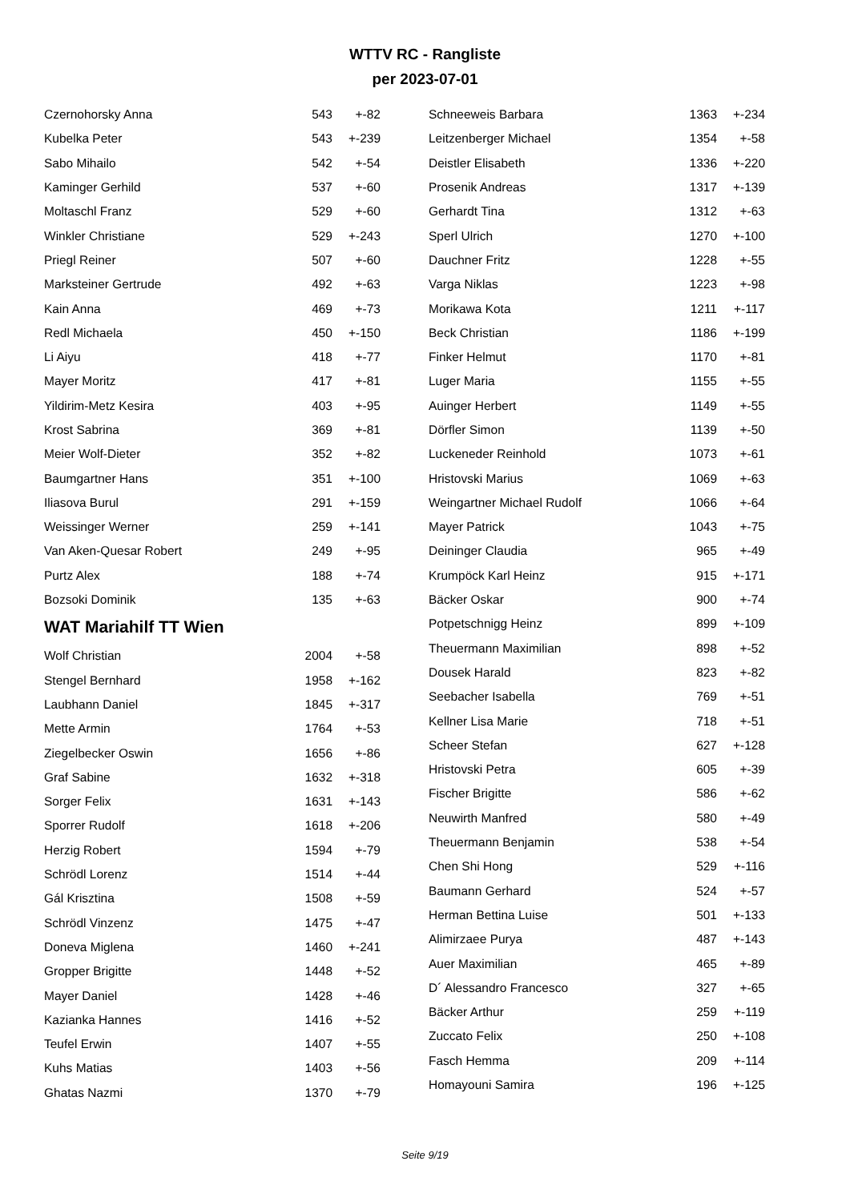WTTV RC - Rangliste
per 2023-07-01
| Czernohorsky Anna | 543 | +-82 |
| Kubelka Peter | 543 | +-239 |
| Sabo Mihailo | 542 | +-54 |
| Kaminger Gerhild | 537 | +-60 |
| Moltaschl Franz | 529 | +-60 |
| Winkler Christiane | 529 | +-243 |
| Priegl Reiner | 507 | +-60 |
| Marksteiner Gertrude | 492 | +-63 |
| Kain Anna | 469 | +-73 |
| Redl Michaela | 450 | +-150 |
| Li Aiyu | 418 | +-77 |
| Mayer Moritz | 417 | +-81 |
| Yildirim-Metz Kesira | 403 | +-95 |
| Krost Sabrina | 369 | +-81 |
| Meier Wolf-Dieter | 352 | +-82 |
| Baumgartner Hans | 351 | +-100 |
| Iliasova Burul | 291 | +-159 |
| Weissinger Werner | 259 | +-141 |
| Van Aken-Quesar Robert | 249 | +-95 |
| Purtz Alex | 188 | +-74 |
| Bozsoki Dominik | 135 | +-63 |
WAT Mariahilf TT Wien
| Wolf Christian | 2004 | +-58 |
| Stengel Bernhard | 1958 | +-162 |
| Laubhann Daniel | 1845 | +-317 |
| Mette Armin | 1764 | +-53 |
| Ziegelbecker Oswin | 1656 | +-86 |
| Graf Sabine | 1632 | +-318 |
| Sorger Felix | 1631 | +-143 |
| Sporrer Rudolf | 1618 | +-206 |
| Herzig Robert | 1594 | +-79 |
| Schrödl Lorenz | 1514 | +-44 |
| Gál Krisztina | 1508 | +-59 |
| Schrödl Vinzenz | 1475 | +-47 |
| Doneva Miglena | 1460 | +-241 |
| Gropper Brigitte | 1448 | +-52 |
| Mayer Daniel | 1428 | +-46 |
| Kazianka Hannes | 1416 | +-52 |
| Teufel Erwin | 1407 | +-55 |
| Kuhs Matias | 1403 | +-56 |
| Ghatas Nazmi | 1370 | +-79 |
| Schneeweis Barbara | 1363 | +-234 |
| Leitzenberger Michael | 1354 | +-58 |
| Deistler Elisabeth | 1336 | +-220 |
| Prosenik Andreas | 1317 | +-139 |
| Gerhardt Tina | 1312 | +-63 |
| Sperl Ulrich | 1270 | +-100 |
| Dauchner Fritz | 1228 | +-55 |
| Varga Niklas | 1223 | +-98 |
| Morikawa Kota | 1211 | +-117 |
| Beck Christian | 1186 | +-199 |
| Finker Helmut | 1170 | +-81 |
| Luger Maria | 1155 | +-55 |
| Auinger Herbert | 1149 | +-55 |
| Dörfler Simon | 1139 | +-50 |
| Luckeneder Reinhold | 1073 | +-61 |
| Hristovski Marius | 1069 | +-63 |
| Weingartner Michael Rudolf | 1066 | +-64 |
| Mayer Patrick | 1043 | +-75 |
| Deininger Claudia | 965 | +-49 |
| Krumpöck Karl Heinz | 915 | +-171 |
| Bäcker Oskar | 900 | +-74 |
| Potpetschnigg Heinz | 899 | +-109 |
| Theuermann Maximilian | 898 | +-52 |
| Dousek Harald | 823 | +-82 |
| Seebacher Isabella | 769 | +-51 |
| Kellner Lisa Marie | 718 | +-51 |
| Scheer Stefan | 627 | +-128 |
| Hristovski Petra | 605 | +-39 |
| Fischer Brigitte | 586 | +-62 |
| Neuwirth Manfred | 580 | +-49 |
| Theuermann Benjamin | 538 | +-54 |
| Chen Shi Hong | 529 | +-116 |
| Baumann Gerhard | 524 | +-57 |
| Herman Bettina Luise | 501 | +-133 |
| Alimirzaee Purya | 487 | +-143 |
| Auer Maximilian | 465 | +-89 |
| D´ Alessandro Francesco | 327 | +-65 |
| Bäcker Arthur | 259 | +-119 |
| Zuccato Felix | 250 | +-108 |
| Fasch Hemma | 209 | +-114 |
| Homayouni Samira | 196 | +-125 |
Seite 9/19